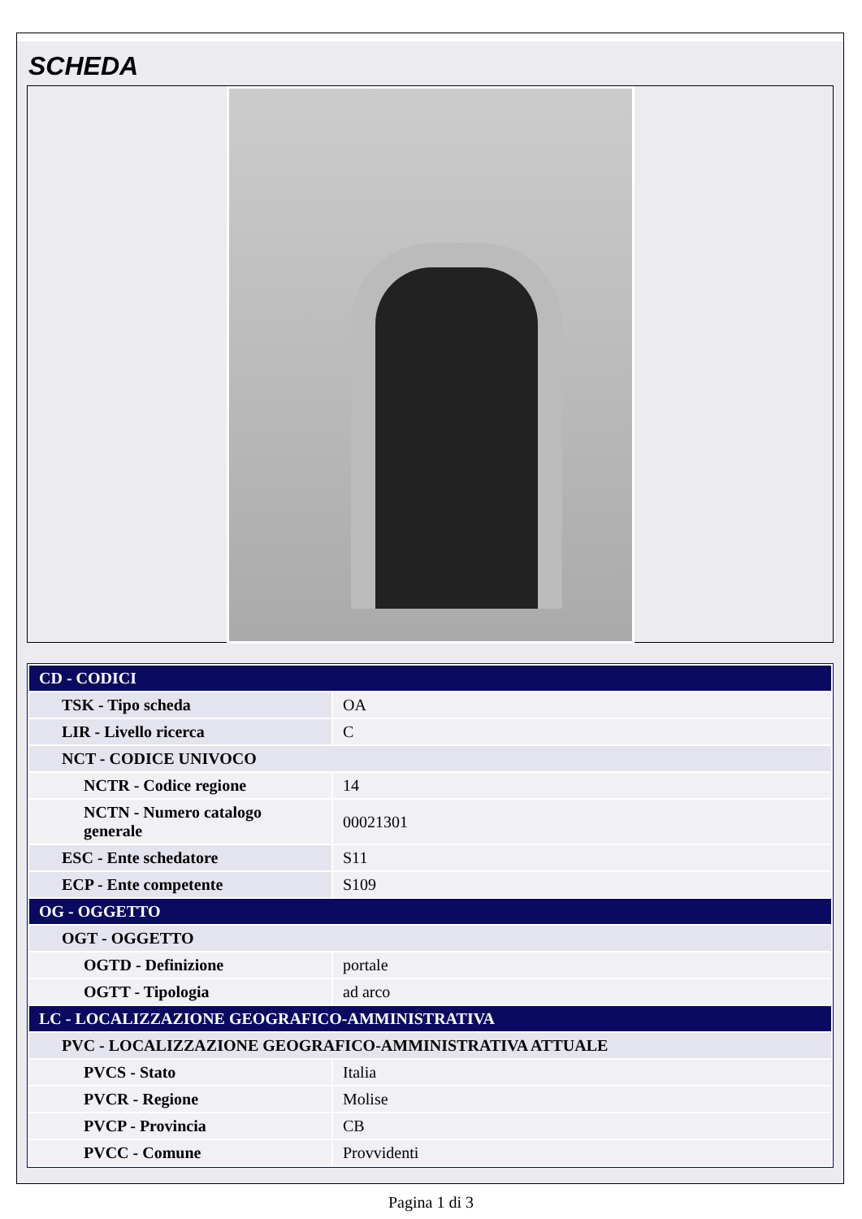SCHEDA
| CD - CODICI | |
| TSK - Tipo scheda | OA |
| LIR - Livello ricerca | C |
| NCT - CODICE UNIVOCO | |
| NCTR - Codice regione | 14 |
| NCTN - Numero catalogo generale | 00021301 |
| ESC - Ente schedatore | S11 |
| ECP - Ente competente | S109 |
| OG - OGGETTO | |
| OGT - OGGETTO | |
| OGTD - Definizione | portale |
| OGTT - Tipologia | ad arco |
| LC - LOCALIZZAZIONE GEOGRAFICO-AMMINISTRATIVA | |
| PVC - LOCALIZZAZIONE GEOGRAFICO-AMMINISTRATIVA ATTUALE | |
| PVCS - Stato | Italia |
| PVCR - Regione | Molise |
| PVCP - Provincia | CB |
| PVCC - Comune | Provvidenti |
Pagina 1 di 3